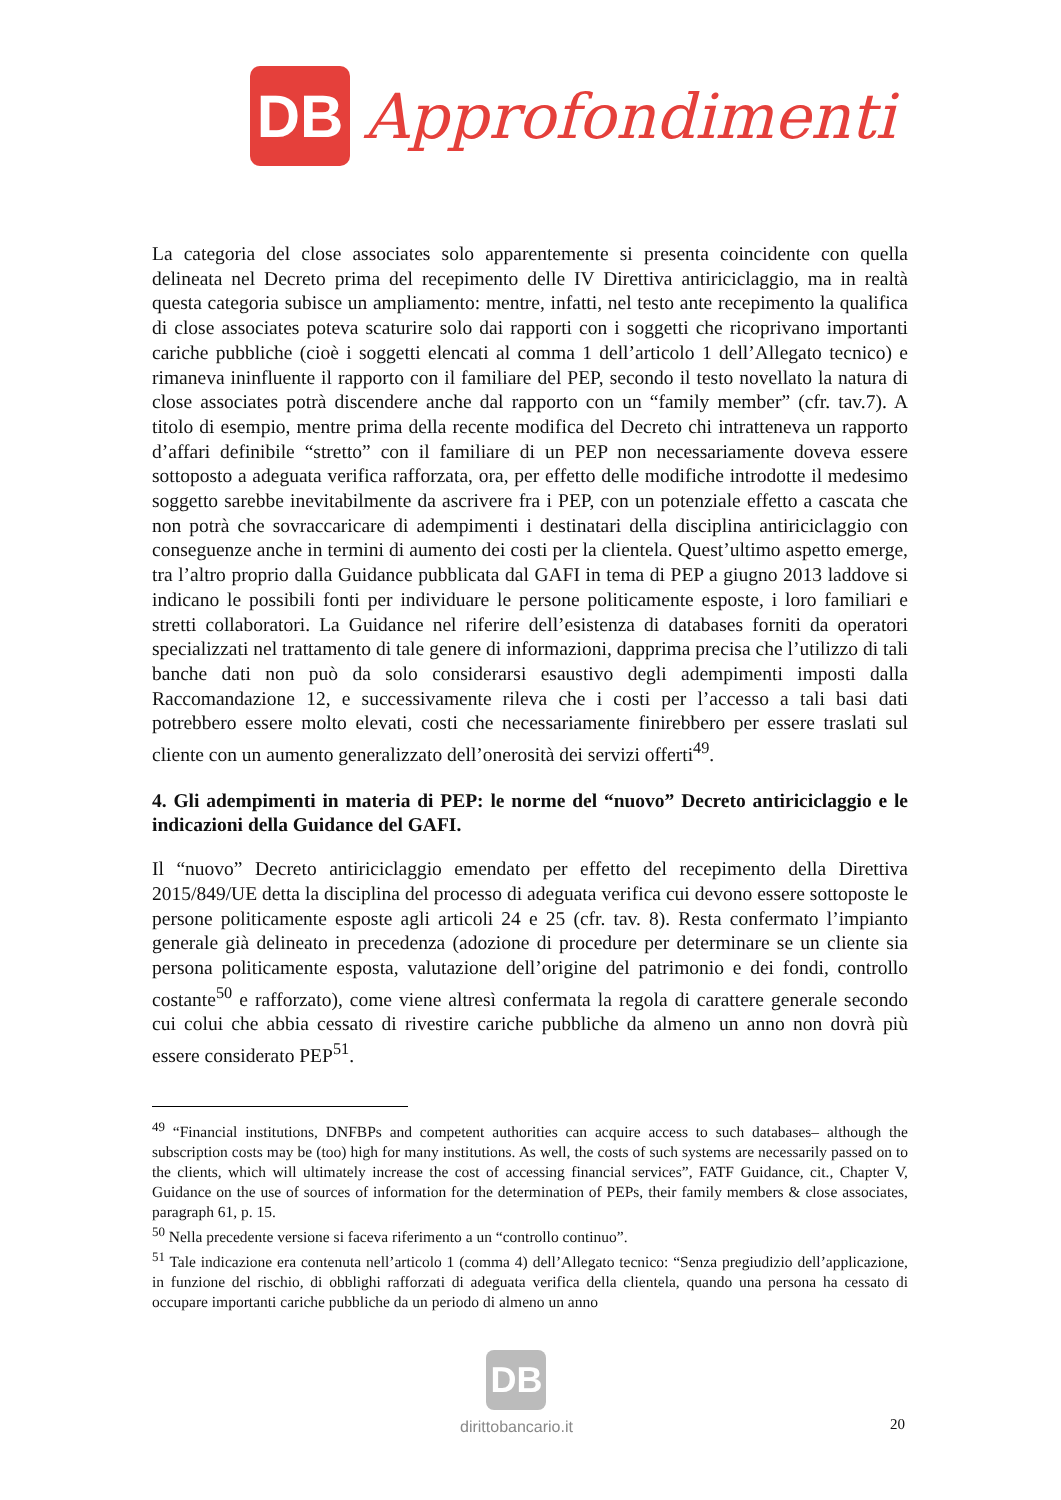DB
Approfondimenti
La categoria del close associates solo apparentemente si presenta coincidente con quella delineata nel Decreto prima del recepimento delle IV Direttiva antiriciclaggio, ma in realtà questa categoria subisce un ampliamento: mentre, infatti, nel testo ante recepimento la qualifica di close associates poteva scaturire solo dai rapporti con i soggetti che ricoprivano importanti cariche pubbliche (cioè i soggetti elencati al comma 1 dell’articolo 1 dell’Allegato tecnico) e rimaneva ininfluente il rapporto con il familiare del PEP, secondo il testo novellato la natura di close associates potrà discendere anche dal rapporto con un “family member” (cfr. tav.7). A titolo di esempio, mentre prima della recente modifica del Decreto chi intratteneva un rapporto d’affari definibile “stretto” con il familiare di un PEP non necessariamente doveva essere sottoposto a adeguata verifica rafforzata, ora, per effetto delle modifiche introdotte il medesimo soggetto sarebbe inevitabilmente da ascrivere fra i PEP, con un potenziale effetto a cascata che non potrà che sovraccaricare di adempimenti i destinatari della disciplina antiriciclaggio con conseguenze anche in termini di aumento dei costi per la clientela. Quest’ultimo aspetto emerge, tra l’altro proprio dalla Guidance pubblicata dal GAFI in tema di PEP a giugno 2013 laddove si indicano le possibili fonti per individuare le persone politicamente esposte, i loro familiari e stretti collaboratori. La Guidance nel riferire dell’esistenza di databases forniti da operatori specializzati nel trattamento di tale genere di informazioni, dapprima precisa che l’utilizzo di tali banche dati non può da solo considerarsi esaustivo degli adempimenti imposti dalla Raccomandazione 12, e successivamente rileva che i costi per l’accesso a tali basi dati potrebbero essere molto elevati, costi che necessariamente finirebbero per essere traslati sul cliente con un aumento generalizzato dell’onerosità dei servizi offerti<sup>49</sup>.
4. Gli adempimenti in materia di PEP: le norme del “nuovo” Decreto antiriciclaggio e le indicazioni della Guidance del GAFI.
Il “nuovo” Decreto antiriciclaggio emendato per effetto del recepimento della Direttiva 2015/849/UE detta la disciplina del processo di adeguata verifica cui devono essere sottoposte le persone politicamente esposte agli articoli 24 e 25 (cfr. tav. 8). Resta confermato l’impianto generale già delineato in precedenza (adozione di procedure per determinare se un cliente sia persona politicamente esposta, valutazione dell’origine del patrimonio e dei fondi, controllo costante<sup>50</sup> e rafforzato), come viene altresì confermata la regola di carattere generale secondo cui colui che abbia cessato di rivestire cariche pubbliche da almeno un anno non dovrà più essere considerato PEP<sup>51</sup>.
<sup>49</sup> “Financial institutions, DNFBPs and competent authorities can acquire access to such databases– although the subscription costs may be (too) high for many institutions. As well, the costs of such systems are necessarily passed on to the clients, which will ultimately increase the cost of accessing financial services”, FATF Guidance, cit., Chapter V, Guidance on the use of sources of information for the determination of PEPs, their family members & close associates, paragraph 61, p. 15.
<sup>50</sup> Nella precedente versione si faceva riferimento a un “controllo continuo”.
<sup>51</sup> Tale indicazione era contenuta nell’articolo 1 (comma 4) dell’Allegato tecnico: “Senza pregiudizio dell’applicazione, in funzione del rischio, di obblighi rafforzati di adeguata verifica della clientela, quando una persona ha cessato di occupare importanti cariche pubbliche da un periodo di almeno un anno
DB
dirittobancario.it
20